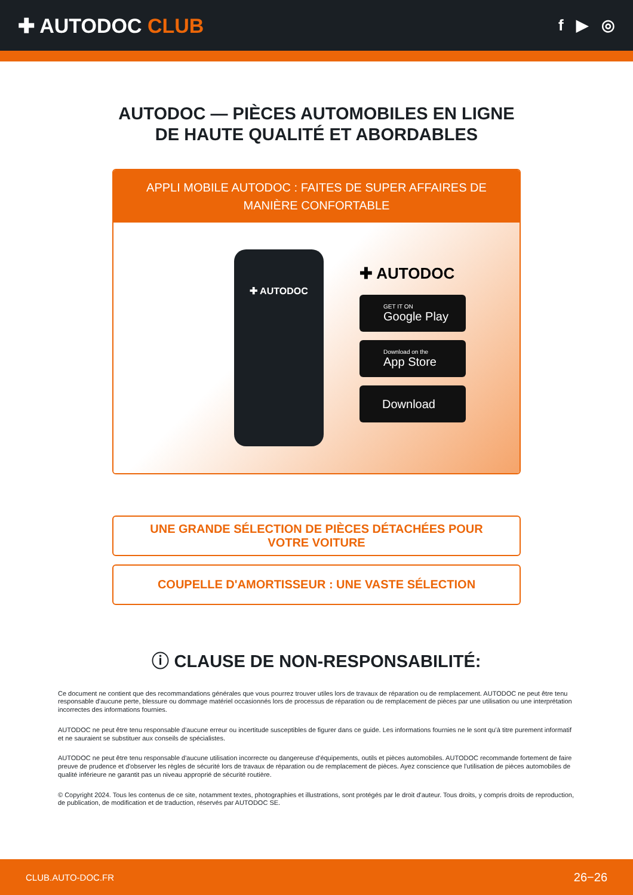✚ AUTODOC CLUB
f ▶ ◎
AUTODOC — PIÈCES AUTOMOBILES EN LIGNE DE HAUTE QUALITÉ ET ABORDABLES
APPLI MOBILE AUTODOC : FAITES DE SUPER AFFAIRES DE MANIÈRE CONFORTABLE
✚ AUTODOC
✚ AUTODOC
GET IT ON
Google Play
Download on the
App Store
Download
UNE GRANDE SÉLECTION DE PIÈCES DÉTACHÉES POUR VOTRE VOITURE
COUPELLE D'AMORTISSEUR : UNE VASTE SÉLECTION
ⓘ CLAUSE DE NON-RESPONSABILITÉ:
Ce document ne contient que des recommandations générales que vous pourrez trouver utiles lors de travaux de réparation ou de remplacement. AUTODOC ne peut être tenu responsable d'aucune perte, blessure ou dommage matériel occasionnés lors de processus de réparation ou de remplacement de pièces par une utilisation ou une interprétation incorrectes des informations fournies.
AUTODOC ne peut être tenu responsable d'aucune erreur ou incertitude susceptibles de figurer dans ce guide. Les informations fournies ne le sont qu'à titre purement informatif et ne sauraient se substituer aux conseils de spécialistes.
AUTODOC ne peut être tenu responsable d'aucune utilisation incorrecte ou dangereuse d'équipements, outils et pièces automobiles. AUTODOC recommande fortement de faire preuve de prudence et d'observer les règles de sécurité lors de travaux de réparation ou de remplacement de pièces. Ayez conscience que l'utilisation de pièces automobiles de qualité inférieure ne garantit pas un niveau approprié de sécurité routière.
© Copyright 2024. Tous les contenus de ce site, notamment textes, photographies et illustrations, sont protégés par le droit d'auteur. Tous droits, y compris droits de reproduction, de publication, de modification et de traduction, réservés par AUTODOC SE.
CLUB.AUTO-DOC.FR 26−26